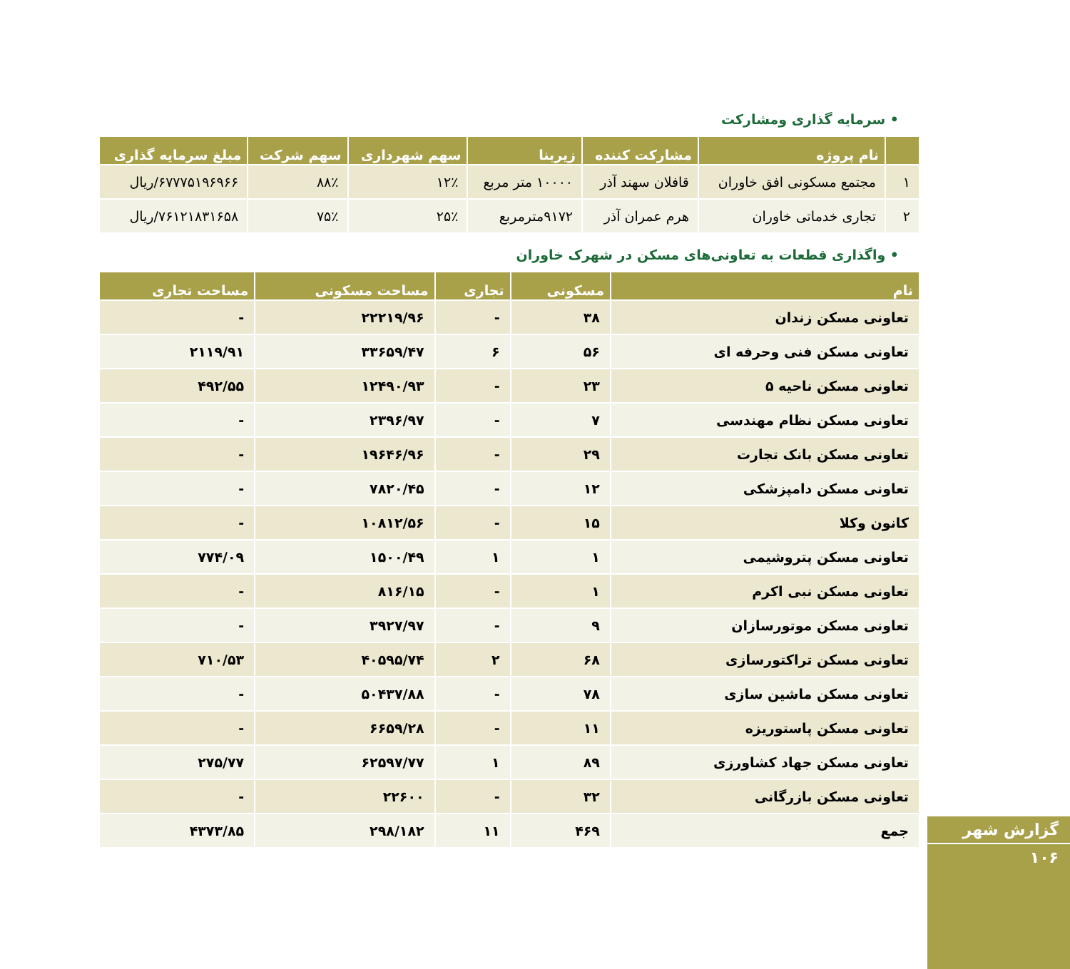• سرمایه گذاری ومشارکت
| | نام پروژه | مشارکت کننده | زیربنا | سهم شهرداری | سهم شرکت | مبلغ سرمایه گذاری |
| --- | --- | --- | --- | --- | --- | --- |
| ۱ | مجتمع مسکونی افق خاوران | قافلان سهند آذر | ۱۰۰۰۰ متر مربع | ۱۲٪ | ۸۸٪ | ۶۷۷۷۵۱۹۶۹۶۶/ریال |
| ۲ | تجاری خدماتی خاوران | هرم عمران آذر | ۹۱۷۲مترمربع | ۲۵٪ | ۷۵٪ | ۷۶۱۲۱۸۳۱۶۵۸/ریال |
• واگذاری قطعات به تعاونی‌های مسکن در شهرک خاوران
| نام | مسکونی | تجاری | مساحت مسکونی | مساحت تجاری |
| --- | --- | --- | --- | --- |
| تعاونی مسکن زندان | ۳۸ | - | ۲۲۲۱۹/۹۶ | - |
| تعاونی مسکن فنی وحرفه ای | ۵۶ | ۶ | ۳۳۶۵۹/۴۷ | ۲۱۱۹/۹۱ |
| تعاونی مسکن ناحیه ۵ | ۲۳ | - | ۱۲۴۹۰/۹۳ | ۴۹۲/۵۵ |
| تعاونی مسکن نظام مهندسی | ۷ | - | ۲۳۹۶/۹۷ | - |
| تعاونی مسکن بانک تجارت | ۲۹ | - | ۱۹۶۴۶/۹۶ | - |
| تعاونی مسکن دامپزشکی | ۱۲ | - | ۷۸۲۰/۴۵ | - |
| کانون وکلا | ۱۵ | - | ۱۰۸۱۲/۵۶ | - |
| تعاونی مسکن پتروشیمی | ۱ | ۱ | ۱۵۰۰/۴۹ | ۷۷۴/۰۹ |
| تعاونی مسکن نبی اکرم | ۱ | - | ۸۱۶/۱۵ | - |
| تعاونی مسکن موتورسازان | ۹ | - | ۳۹۲۷/۹۷ | - |
| تعاونی مسکن تراکتورسازی | ۶۸ | ۲ | ۴۰۵۹۵/۷۴ | ۷۱۰/۵۳ |
| تعاونی مسکن ماشین سازی | ۷۸ | - | ۵۰۴۳۷/۸۸ | - |
| تعاونی مسکن پاستوریزه | ۱۱ | - | ۶۶۵۹/۲۸ | - |
| تعاونی مسکن جهاد کشاورزی | ۸۹ | ۱ | ۶۲۵۹۷/۷۷ | ۲۷۵/۷۷ |
| تعاونی مسکن بازرگانی | ۳۲ | - | ۲۲۶۰۰ | - |
| جمع | ۴۶۹ | ۱۱ | ۲۹۸/۱۸۲ | ۴۳۷۳/۸۵ |
گزارش شهر
۱۰۶